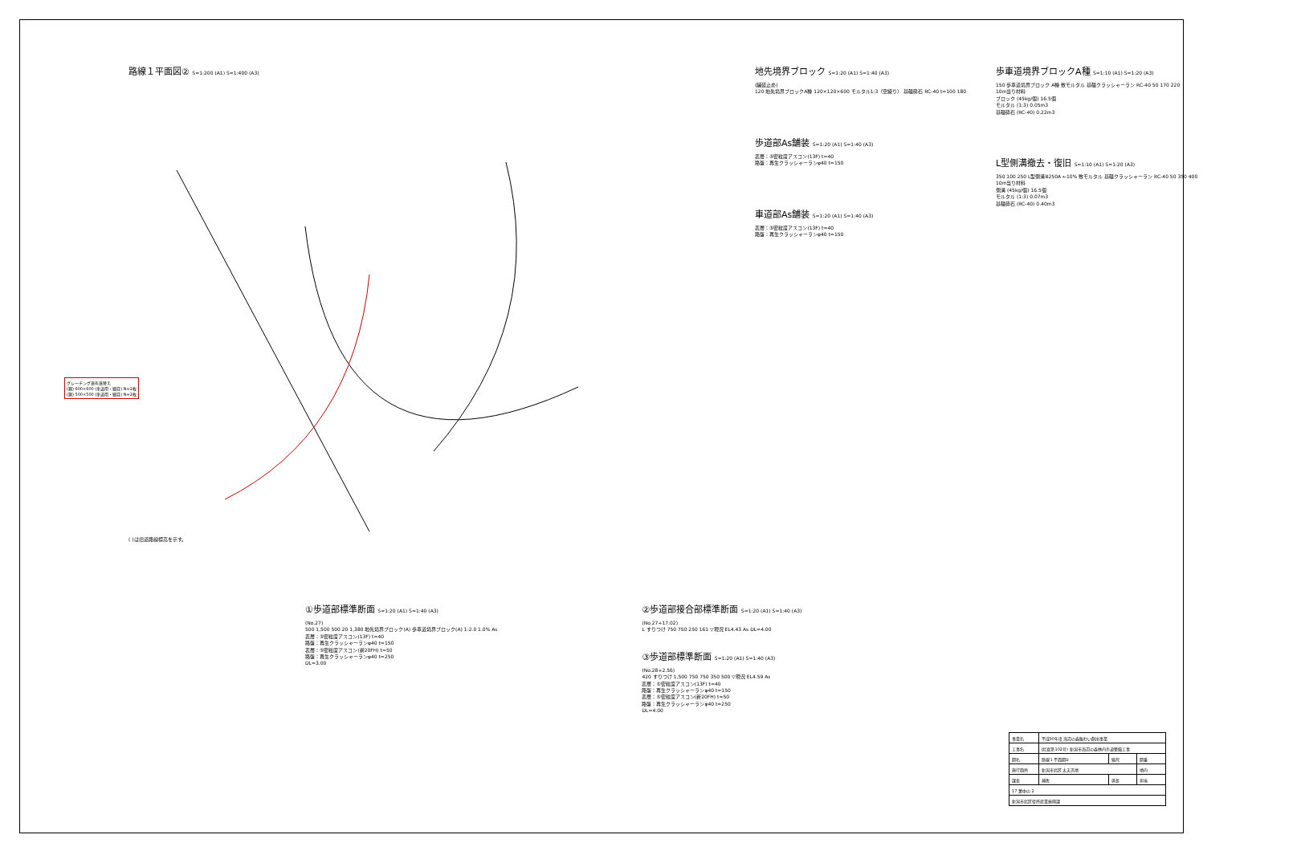路線１平面図② S=1:200 (A1) S=1:400 (A3)
( )は旧道路線標高を示す。
地先境界ブロック S=1:20 (A1) S=1:40 (A3)
(舗装止め)
120 地先境界ブロックA種 120×120×600 モルタル1:3（空練り） 基礎砕石 RC-40 t=100 180
歩道部As舗装 S=1:20 (A1) S=1:40 (A3)
表層：⑤密粒度アスコン(13F) t=40
路盤：再生クラッシャーランφ40 t=150
車道部As舗装 S=1:20 (A1) S=1:40 (A3)
表層：⑤密粒度アスコン(13F) t=40
路盤：再生クラッシャーランφ40 t=150
歩車道境界ブロックA種 S=1:10 (A1) S=1:20 (A3)
150 歩車道境界ブロック A種 敷モルタル 基礎クラッシャーラン RC-40 50 170 220
10m当り材料
ブロック (45kg/個) 16.5個
モルタル (1:3) 0.05m3
基礎砕石 (RC-40) 0.22m3
L型側溝撤去・復旧 S=1:10 (A1) S=1:20 (A3)
350 100 250 L型側溝B250A ←10% 敷モルタル 基礎クラッシャーラン RC-40 50 350 400
10m当り材料
側溝 (45kg/個) 16.5個
モルタル (1:3) 0.07m3
基礎砕石 (RC-40) 0.40m3
グレーチング蓋有蓋替え
(鋼) 600×600 (車道用・細目) N=2枚
(鋼) 500×500 (車道用・細目) N=2枚
①歩道部標準断面 S=1:20 (A1) S=1:40 (A3)
(No.27)
500 1,500 500 20 1,380 地先境界ブロック(A) 歩車道境界ブロック(A) 1:2.0 1.0% As
表層：⑤密粒度アスコン(13F) t=40
路盤：再生クラッシャーランφ40 t=150
表層：⑤密粒度アスコン(新20FH) t=50
路盤：再生クラッシャーランφ40 t=250
DL=3.00
②歩道部接合部標準断面 S=1:20 (A1) S=1:40 (A3)
(No.27+17.02)
L すりつけ 750 750 250 161 ▽現況 EL4.43 As DL=4.00
③歩道部標準断面 S=1:20 (A1) S=1:40 (A3)
(No.28+2.56)
420 すりつけ 1,500 750 750 350 500 ▽現況 EL4.59 As
表層：⑤密粒度アスコン(13F) t=40
路盤：再生クラッシャーランφ40 t=150
表層：⑤密粒度アスコン(新20FH) t=50
路盤：再生クラッシャーランφ40 t=250
DL=4.00
| 事業名 | 平成30年度 海辺の森賑わい創出事業 | | |
| 工事名 | (北査第102号) 新潟市海辺の森林内歩道整備工事 | | |
| 図名 | 路線１平面図② | 縮尺 | 図番 |
| 施行箇所 | 新潟市北区 太夫浜地 | | 地内 |
| 課長 | 補佐 | 係長 | 担当 |
| 17 葉中の 2 | | | |
| 新潟市北区役所産業振興課 | | | |